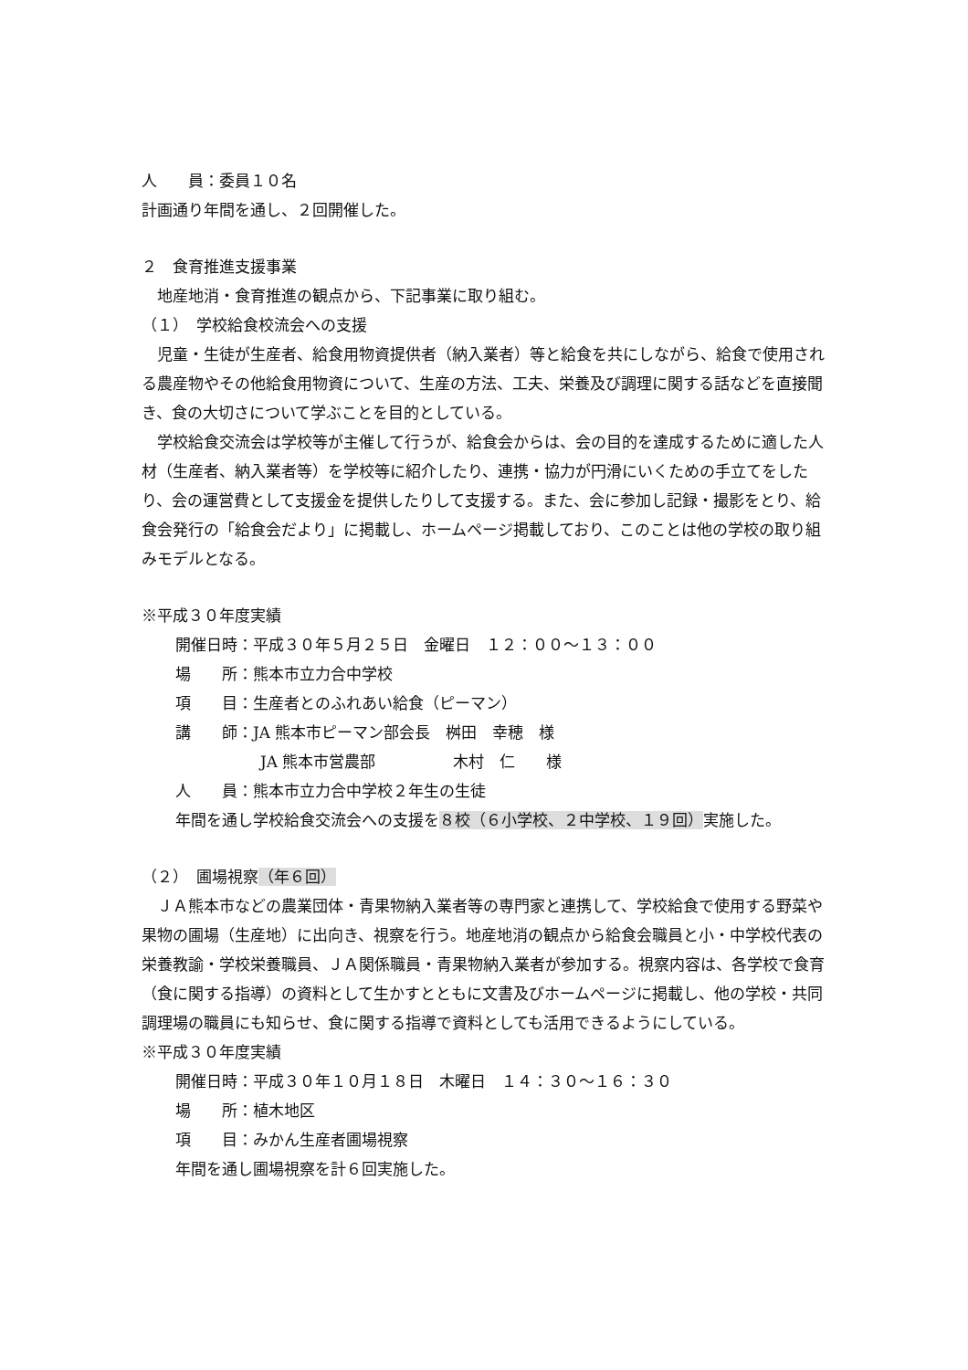人　　員：委員１０名
計画通り年間を通し、２回開催した。
２　食育推進支援事業
地産地消・食育推進の観点から、下記事業に取り組む。
（１）　学校給食校流会への支援
　児童・生徒が生産者、給食用物資提供者（納入業者）等と給食を共にしながら、給食で使用される農産物やその他給食用物資について、生産の方法、工夫、栄養及び調理に関する話などを直接聞き、食の大切さについて学ぶことを目的としている。
　学校給食交流会は学校等が主催して行うが、給食会からは、会の目的を達成するために適した人材（生産者、納入業者等）を学校等に紹介したり、連携・協力が円滑にいくための手立てをしたり、会の運営費として支援金を提供したりして支援する。また、会に参加し記録・撮影をとり、給食会発行の「給食会だより」に掲載し、ホームページ掲載しており、このことは他の学校の取り組みモデルとなる。
※平成３０年度実績
開催日時：平成３０年５月２５日　金曜日　１２：００～１３：００
場　　所：熊本市立力合中学校
項　　目：生産者とのふれあい給食（ピーマン）
講　　師：JA 熊本市ピーマン部会長　桝田　幸穂　様
JA 熊本市営農部　　　　　木村　仁　　様
人　　員：熊本市立力合中学校２年生の生徒
年間を通し学校給食交流会への支援を８校（６小学校、２中学校、１９回）実施した。
（２）　圃場視察（年６回）
　ＪＡ熊本市などの農業団体・青果物納入業者等の専門家と連携して、学校給食で使用する野菜や果物の圃場（生産地）に出向き、視察を行う。地産地消の観点から給食会職員と小・中学校代表の栄養教諭・学校栄養職員、ＪＡ関係職員・青果物納入業者が参加する。視察内容は、各学校で食育（食に関する指導）の資料として生かすとともに文書及びホームページに掲載し、他の学校・共同調理場の職員にも知らせ、食に関する指導で資料としても活用できるようにしている。
※平成３０年度実績
開催日時：平成３０年１０月１８日　木曜日　１４：３０～１６：３０
場　　所：植木地区
項　　目：みかん生産者圃場視察
年間を通し圃場視察を計６回実施した。